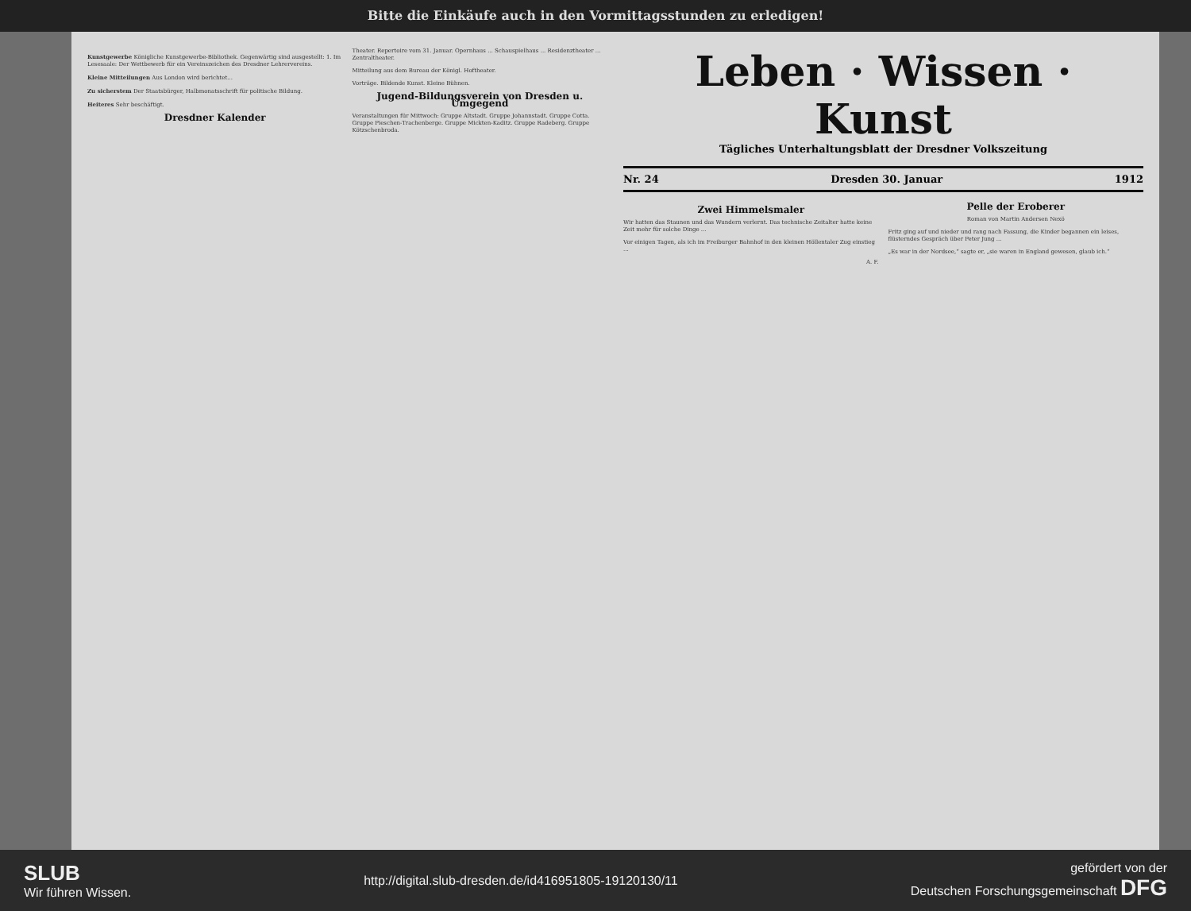Bitte die Einkäufe auch in den Vormittagsstunden zu erledigen!
Kunstgewerbe Königliche Kunstgewerbe-Bibliothek. Gegenwärtig sind ausgestellt: 1. Im Lesesaale: Der Wettbewerb für ein Vereinszeichen des Dresdner Lehrervereins.
Kleine Mitteilungen Aus London wird berichtet...
Zu sicherstem Der Staatsbürger, Halbmonatsschrift für politische Bildung.
Heiteres Sehr beschäftigt.
Dresdner Kalender
Theater. Repertoire vom 31. Januar. Opernhaus ... Schauspielhaus ... Residenztheater ... Zentraltheater.
Mitteilung aus dem Bureau der Königl. Hoftheater.
Vorträge. Bildende Kunst. Kleine Bühnen.
Jugend-Bildungsverein von Dresden u. Umgegend
Veranstaltungen für Mittwoch: Gruppe Altstadt. Gruppe Johannstadt. Gruppe Cotta. Gruppe Pieschen-Trachenberge. Gruppe Mickten-Kaditz. Gruppe Radeberg. Gruppe Kötzschenbroda.
Leben · Wissen · Kunst
Tägliches Unterhaltungsblatt der Dresdner Volkszeitung
Nr. 24 Dresden 30. Januar 1912
Zwei Himmelsmaler
Wir hatten das Staunen und das Wundern verlernt. Das technische Zeitalter hatte keine Zeit mehr für solche Dinge ...
Vor einigen Tagen, als ich im Freiburger Bahnhof in den kleinen Höllentaler Zug einstieg ...
A. F.
Pelle der Eroberer
Roman von Martin Andersen Nexö
Fritz ging auf und nieder und rang nach Fassung, die Kinder begannen ein leises, flüsterndes Gespräch über Peter Jung ...
„Es war in der Nordsee,“ sagte er, „sie waren in England gewesen, glaub ich.“
SLUB
Wir führen Wissen.
http://digital.slub-dresden.de/id416951805-19120130/11
gefördert von der
Deutschen Forschungsgemeinschaft DFG